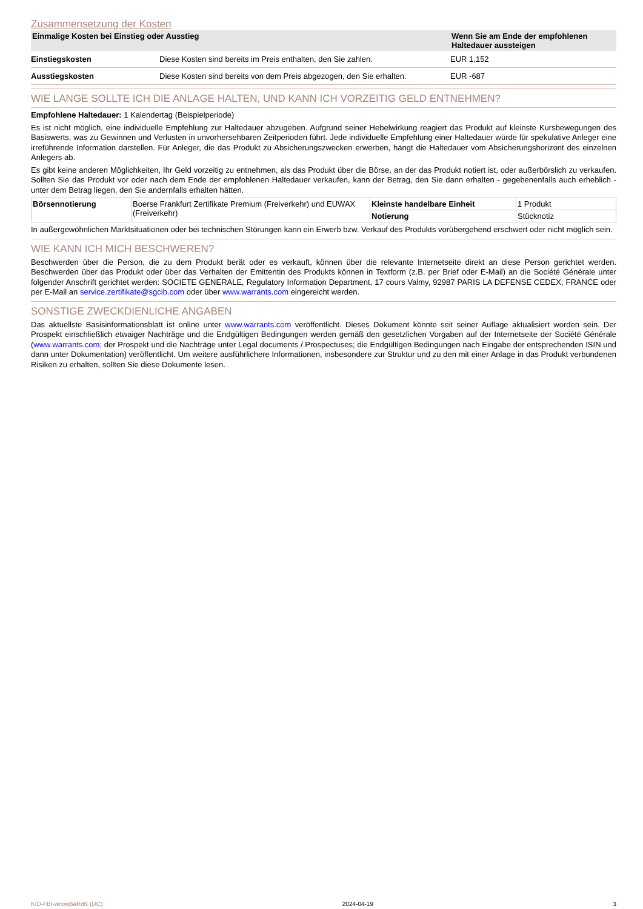Zusammensetzung der Kosten
| Einmalige Kosten bei Einstieg oder Ausstieg | | Wenn Sie am Ende der empfohlenen Haltedauer aussteigen |
| --- | --- | --- |
| Einstiegskosten | Diese Kosten sind bereits im Preis enthalten, den Sie zahlen. | EUR 1.152 |
| Ausstiegskosten | Diese Kosten sind bereits von dem Preis abgezogen, den Sie erhalten. | EUR -687 |
WIE LANGE SOLLTE ICH DIE ANLAGE HALTEN, UND KANN ICH VORZEITIG GELD ENTNEHMEN?
Empfohlene Haltedauer: 1 Kalendertag (Beispielperiode)
Es ist nicht möglich, eine individuelle Empfehlung zur Haltedauer abzugeben. Aufgrund seiner Hebelwirkung reagiert das Produkt auf kleinste Kursbewegungen des Basiswerts, was zu Gewinnen und Verlusten in unvorhersehbaren Zeitperioden führt. Jede individuelle Empfehlung einer Haltedauer würde für spekulative Anleger eine irreführende Information darstellen. Für Anleger, die das Produkt zu Absicherungszwecken erwerben, hängt die Haltedauer vom Absicherungshorizont des einzelnen Anlegers ab.
Es gibt keine anderen Möglichkeiten, Ihr Geld vorzeitig zu entnehmen, als das Produkt über die Börse, an der das Produkt notiert ist, oder außerbörslich zu verkaufen. Sollten Sie das Produkt vor oder nach dem Ende der empfohlenen Haltedauer verkaufen, kann der Betrag, den Sie dann erhalten - gegebenenfalls auch erheblich - unter dem Betrag liegen, den Sie andernfalls erhalten hätten.
| Börsennotierung | Boerse Frankfurt Zertifikate Premium (Freiverkehr) und EUWAX (Freiverkehr) | Kleinste handelbare Einheit | 1 Produkt |
| | | Notierung | Stücknotiz |
In außergewöhnlichen Marktsituationen oder bei technischen Störungen kann ein Erwerb bzw. Verkauf des Produkts vorübergehend erschwert oder nicht möglich sein.
WIE KANN ICH MICH BESCHWEREN?
Beschwerden über die Person, die zu dem Produkt berät oder es verkauft, können über die relevante Internetseite direkt an diese Person gerichtet werden. Beschwerden über das Produkt oder über das Verhalten der Emittentin des Produkts können in Textform (z.B. per Brief oder E-Mail) an die Société Générale unter folgender Anschrift gerichtet werden: SOCIETE GENERALE, Regulatory Information Department, 17 cours Valmy, 92987 PARIS LA DEFENSE CEDEX, FRANCE oder per E-Mail an service.zertifikate@sgcib.com oder über www.warrants.com eingereicht werden.
SONSTIGE ZWECKDIENLICHE ANGABEN
Das aktuellste Basisinformationsblatt ist online unter www.warrants.com veröffentlicht. Dieses Dokument könnte seit seiner Auflage aktualisiert worden sein. Der Prospekt einschließlich etwaiger Nachträge und die Endgültigen Bedingungen werden gemäß den gesetzlichen Vorgaben auf der Internetseite der Société Générale (www.warrants.com; der Prospekt und die Nachträge unter Legal documents / Prospectuses; die Endgültigen Bedingungen nach Eingabe der entsprechenden ISIN und dann unter Dokumentation) veröffentlicht. Um weitere ausführlichere Informationen, insbesondere zur Struktur und zu den mit einer Anlage in das Produkt verbundenen Risiken zu erhalten, sollten Sie diese Dokumente lesen.
KID-FBI-wrxwj6aRdK (DC) 2024-04-19 3